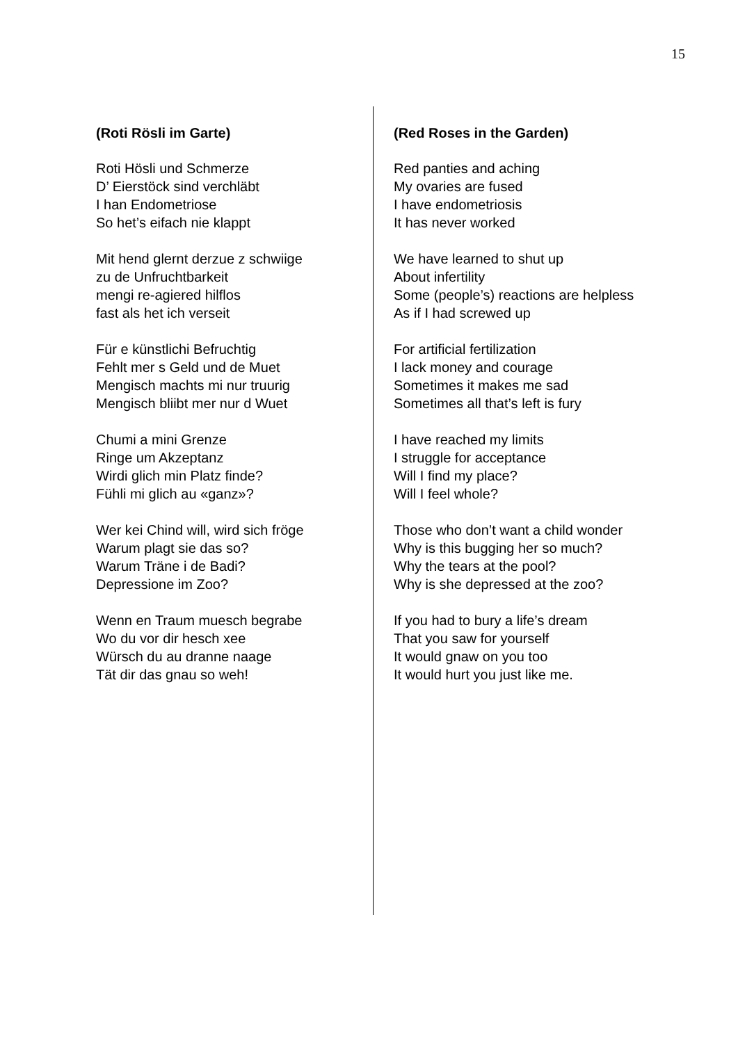15
(Roti Rösli im Garte)
Roti Hösli und Schmerze
D’ Eierstöck sind verchläbt
I han Endometriose
So het’s eifach nie klappt
Mit hend glernt derzue z schwiige
zu de Unfruchtbarkeit
mengi re-agiered hilflos
fast als het ich verseit
Für e künstlichi Befruchtig
Fehlt mer s Geld und de Muet
Mengisch machts mi nur truurig
Mengisch bliibt mer nur d Wuet
Chumi a mini Grenze
Ringe um Akzeptanz
Wirdi glich min Platz finde?
Fühli mi glich au «ganz»?
Wer kei Chind will, wird sich fröge
Warum plagt sie das so?
Warum Träne i de Badi?
Depressione im Zoo?
Wenn en Traum muesch begrabe
Wo du vor dir hesch xee
Würsch du au dranne naage
Tät dir das gnau so weh!
(Red Roses in the Garden)
Red panties and aching
My ovaries are fused
I have endometriosis
It has never worked
We have learned to shut up
About infertility
Some (people’s) reactions are helpless
As if I had screwed up
For artificial fertilization
I lack money and courage
Sometimes it makes me sad
Sometimes all that’s left is fury
I have reached my limits
I struggle for acceptance
Will I find my place?
Will I feel whole?
Those who don’t want a child wonder
Why is this bugging her so much?
Why the tears at the pool?
Why is she depressed at the zoo?
If you had to bury a life’s dream
That you saw for yourself
It would gnaw on you too
It would hurt you just like me.